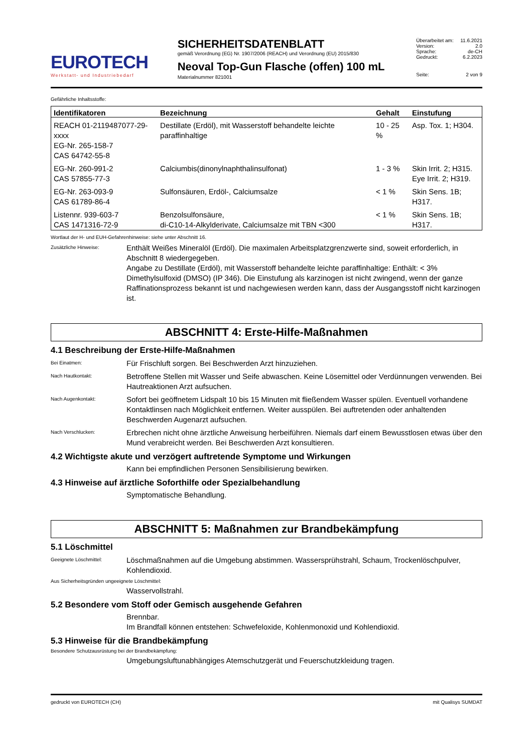EUROTECH
Werkstatt- und Industriebedarf
SICHERHEITSDATENBLATT
gemäß Verordnung (EG) Nr. 1907/2006 (REACH) und Verordnung (EU) 2015/830
Neoval Top-Gun Flasche (offen) 100 mL
Materialnummer 821001
Überarbeitet am: 11.6.2021
Version: 2.0
Sprache: de-CH
Gedruckt: 6.2.2023
Seite: 2 von 9
Gefährliche Inhaltsstoffe:
| Identifikatoren | Bezeichnung | Gehalt | Einstufung |
| --- | --- | --- | --- |
| REACH 01-2119487077-29-xxxx EG-Nr. 265-158-7 CAS 64742-55-8 | Destillate (Erdöl), mit Wasserstoff behandelte leichte paraffinhaltige | 10 - 25 % | Asp. Tox. 1; H304. |
| EG-Nr. 260-991-2 CAS 57855-77-3 | Calciumbis(dinonylnaphthalinsulfonat) | 1 - 3 % | Skin Irrit. 2; H315. Eye Irrit. 2; H319. |
| EG-Nr. 263-093-9 CAS 61789-86-4 | Sulfonsäuren, Erdöl-, Calciumsalze | < 1 % | Skin Sens. 1B; H317. |
| Listennr. 939-603-7 CAS 1471316-72-9 | Benzolsulfonsäure, di-C10-14-Alkylderivate, Calciumsalze mit TBN <300 | < 1 % | Skin Sens. 1B; H317. |
Wortlaut der H- und EUH-Gefahrenhinweise: siehe unter Abschnitt 16.
Zusätzliche Hinweise:
Enthält Weißes Mineralöl (Erdöl). Die maximalen Arbeitsplatzgrenzwerte sind, soweit erforderlich, in Abschnitt 8 wiedergegeben.
Angabe zu Destillate (Erdöl), mit Wasserstoff behandelte leichte paraffinhaltige: Enthält: < 3% Dimethylsulfoxid (DMSO) (IP 346). Die Einstufung als karzinogen ist nicht zwingend, wenn der ganze Raffinationsprozess bekannt ist und nachgewiesen werden kann, dass der Ausgangsstoff nicht karzinogen ist.
ABSCHNITT 4: Erste-Hilfe-Maßnahmen
4.1 Beschreibung der Erste-Hilfe-Maßnahmen
Bei Einatmen:
Für Frischluft sorgen. Bei Beschwerden Arzt hinzuziehen.
Nach Hautkontakt:
Betroffene Stellen mit Wasser und Seife abwaschen. Keine Lösemittel oder Verdünnungen verwenden. Bei Hautreaktionen Arzt aufsuchen.
Nach Augenkontakt:
Sofort bei geöffnetem Lidspalt 10 bis 15 Minuten mit fließendem Wasser spülen. Eventuell vorhandene Kontaktlinsen nach Möglichkeit entfernen. Weiter ausspülen. Bei auftretenden oder anhaltenden Beschwerden Augenarzt aufsuchen.
Nach Verschlucken:
Erbrechen nicht ohne ärztliche Anweisung herbeiführen. Niemals darf einem Bewusstlosen etwas über den Mund verabreicht werden. Bei Beschwerden Arzt konsultieren.
4.2 Wichtigste akute und verzögert auftretende Symptome und Wirkungen
Kann bei empfindlichen Personen Sensibilisierung bewirken.
4.3 Hinweise auf ärztliche Soforthilfe oder Spezialbehandlung
Symptomatische Behandlung.
ABSCHNITT 5: Maßnahmen zur Brandbekämpfung
5.1 Löschmittel
Geeignete Löschmittel:
Löschmaßnahmen auf die Umgebung abstimmen. Wassersprühstrahl, Schaum, Trockenlöschpulver, Kohlendioxid.
Aus Sicherheitsgründen ungeeignete Löschmittel:
Wasservollstrahl.
5.2 Besondere vom Stoff oder Gemisch ausgehende Gefahren
Brennbar.
Im Brandfall können entstehen: Schwefeloxide, Kohlenmonoxid und Kohlendioxid.
5.3 Hinweise für die Brandbekämpfung
Besondere Schutzausrüstung bei der Brandbekämpfung:
Umgebungsluftunabhängiges Atemschutzgerät und Feuerschutzkleidung tragen.
gedruckt von EUROTECH (CH) mit Qualisys SUMDAT